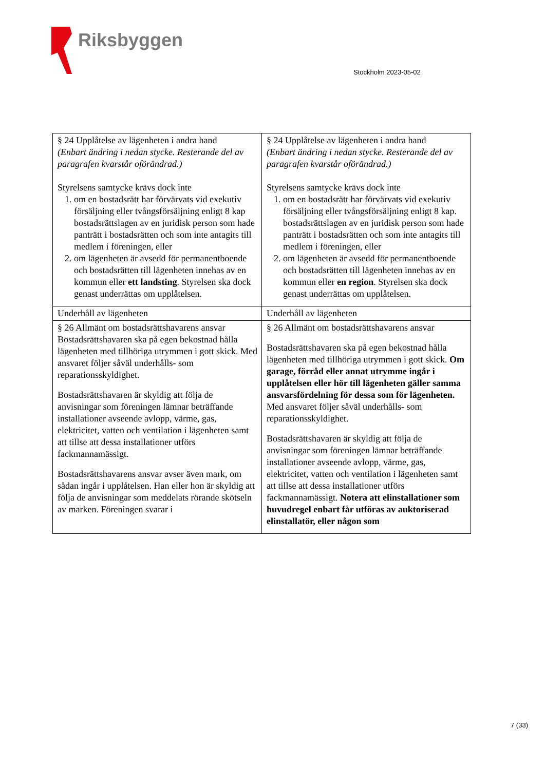Riksbyggen
Stockholm 2023-05-02
| § 24 Upplåtelse av lägenheten i andra hand (Enbart ändring i nedan stycke. Resterande del av paragrafen kvarstår oförändrad.) Styrelsens samtycke krävs dock inte 1. om en bostadsrätt har förvärvats vid exekutiv försäljning eller tvångsförsäljning enligt 8 kap bostadsrättslagen av en juridisk person som hade panträtt i bostadsrätten och som inte antagits till medlem i föreningen, eller 2. om lägenheten är avsedd för permanentboende och bostadsrätten till lägenheten innehas av en kommun eller ett landsting . Styrelsen ska dock genast underrättas om upplåtelsen. | § 24 Upplåtelse av lägenheten i andra hand (Enbart ändring i nedan stycke. Resterande del av paragrafen kvarstår oförändrad.) Styrelsens samtycke krävs dock inte 1. om en bostadsrätt har förvärvats vid exekutiv försäljning eller tvångsförsäljning enligt 8 kap. bostadsrättslagen av en juridisk person som hade panträtt i bostadsrätten och som inte antagits till medlem i föreningen, eller 2. om lägenheten är avsedd för permanentboende och bostadsrätten till lägenheten innehas av en kommun eller en region . Styrelsen ska dock genast underrättas om upplåtelsen. |
| Underhåll av lägenheten | Underhåll av lägenheten |
| § 26 Allmänt om bostadsrättshavarens ansvar Bostadsrättshavaren ska på egen bekostnad hålla lägenheten med tillhöriga utrymmen i gott skick. Med ansvaret följer såväl underhålls- som reparationsskyldighet. Bostadsrättshavaren är skyldig att följa de anvisningar som föreningen lämnar beträffande installationer avseende avlopp, värme, gas, elektricitet, vatten och ventilation i lägenheten samt att tillse att dessa installationer utförs fackmannamässigt. Bostadsrättshavarens ansvar avser även mark, om sådan ingår i upplåtelsen. Han eller hon är skyldig att följa de anvisningar som meddelats rörande skötseln av marken. Föreningen svarar i | § 26 Allmänt om bostadsrättshavarens ansvar Bostadsrättshavaren ska på egen bekostnad hålla lägenheten med tillhöriga utrymmen i gott skick. Om garage, förråd eller annat utrymme ingår i upplåtelsen eller hör till lägenheten gäller samma ansvarsfördelning för dessa som för lägenheten. Med ansvaret följer såväl underhålls- som reparationsskyldighet. Bostadsrättshavaren är skyldig att följa de anvisningar som föreningen lämnar beträffande installationer avseende avlopp, värme, gas, elektricitet, vatten och ventilation i lägenheten samt att tillse att dessa installationer utförs fackmannamässigt. Notera att elinstallationer som huvudregel enbart får utföras av auktoriserad elinstallatör, eller någon som |
7 (33)